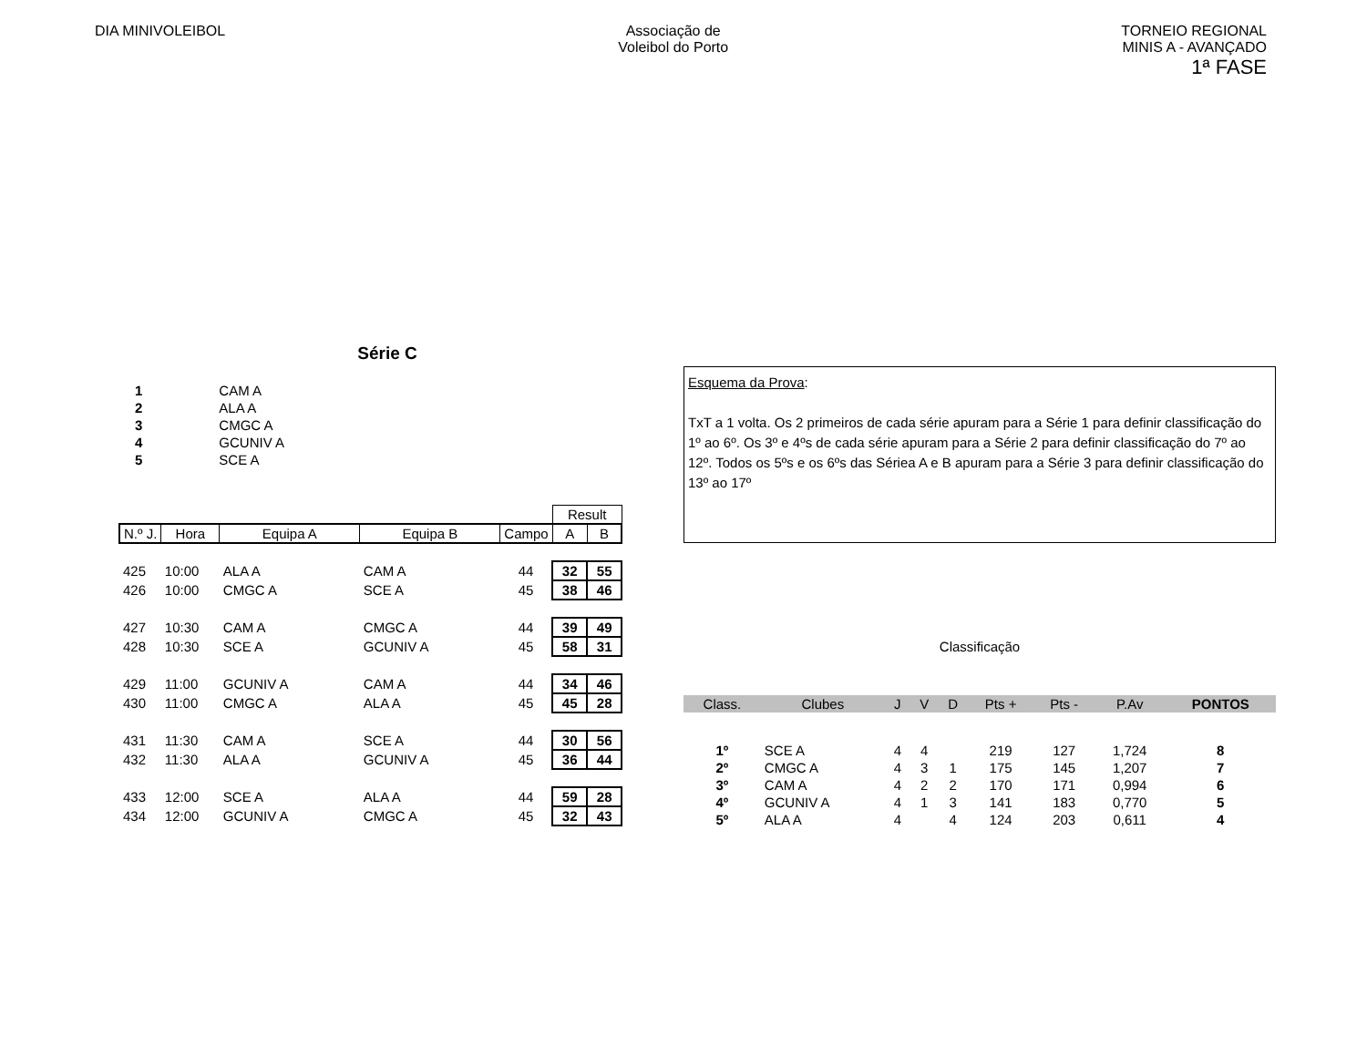DIA MINIVOLEIBOL Associação de
Voleibol do Porto
TORNEIO REGIONAL
MINIS A - AVANÇADO
1ª FASE
Série C
| 1 | CAM A |
| 2 | ALA A |
| 3 | CMGC A |
| 4 | GCUNIV A |
| 5 | SCE A |
| | | | | | Result | |
| N.º J. | Hora | Equipa A | Equipa B | Campo | A | B |
| 425 | 10:00 | ALA A | CAM A | 44 | 32 | 55 |
| 426 | 10:00 | CMGC A | SCE A | 45 | 38 | 46 |
| 427 | 10:30 | CAM A | CMGC A | 44 | 39 | 49 |
| 428 | 10:30 | SCE A | GCUNIV A | 45 | 58 | 31 |
| 429 | 11:00 | GCUNIV A | CAM A | 44 | 34 | 46 |
| 430 | 11:00 | CMGC A | ALA A | 45 | 45 | 28 |
| 431 | 11:30 | CAM A | SCE A | 44 | 30 | 56 |
| 432 | 11:30 | ALA A | GCUNIV A | 45 | 36 | 44 |
| 433 | 12:00 | SCE A | ALA A | 44 | 59 | 28 |
| 434 | 12:00 | GCUNIV A | CMGC A | 45 | 32 | 43 |
Esquema da Prova:
TxT a 1 volta. Os 2 primeiros de cada série apuram para a Série 1 para definir classificação do 1º ao 6º. Os 3º e 4ºs de cada série apuram para a Série 2 para definir classificação do 7º ao 12º. Todos os 5ºs e os 6ºs das Sériea A e B apuram para a Série 3 para definir classificação do 13º ao 17º
Classificação
| Class. | Clubes | J | V | D | Pts + | Pts - | P.Av | PONTOS |
| --- | --- | --- | --- | --- | --- | --- | --- | --- |
| 1º | SCE A | 4 | 4 | | 219 | 127 | 1,724 | 8 |
| 2º | CMGC A | 4 | 3 | 1 | 175 | 145 | 1,207 | 7 |
| 3º | CAM A | 4 | 2 | 2 | 170 | 171 | 0,994 | 6 |
| 4º | GCUNIV A | 4 | 1 | 3 | 141 | 183 | 0,770 | 5 |
| 5º | ALA A | 4 | | 4 | 124 | 203 | 0,611 | 4 |